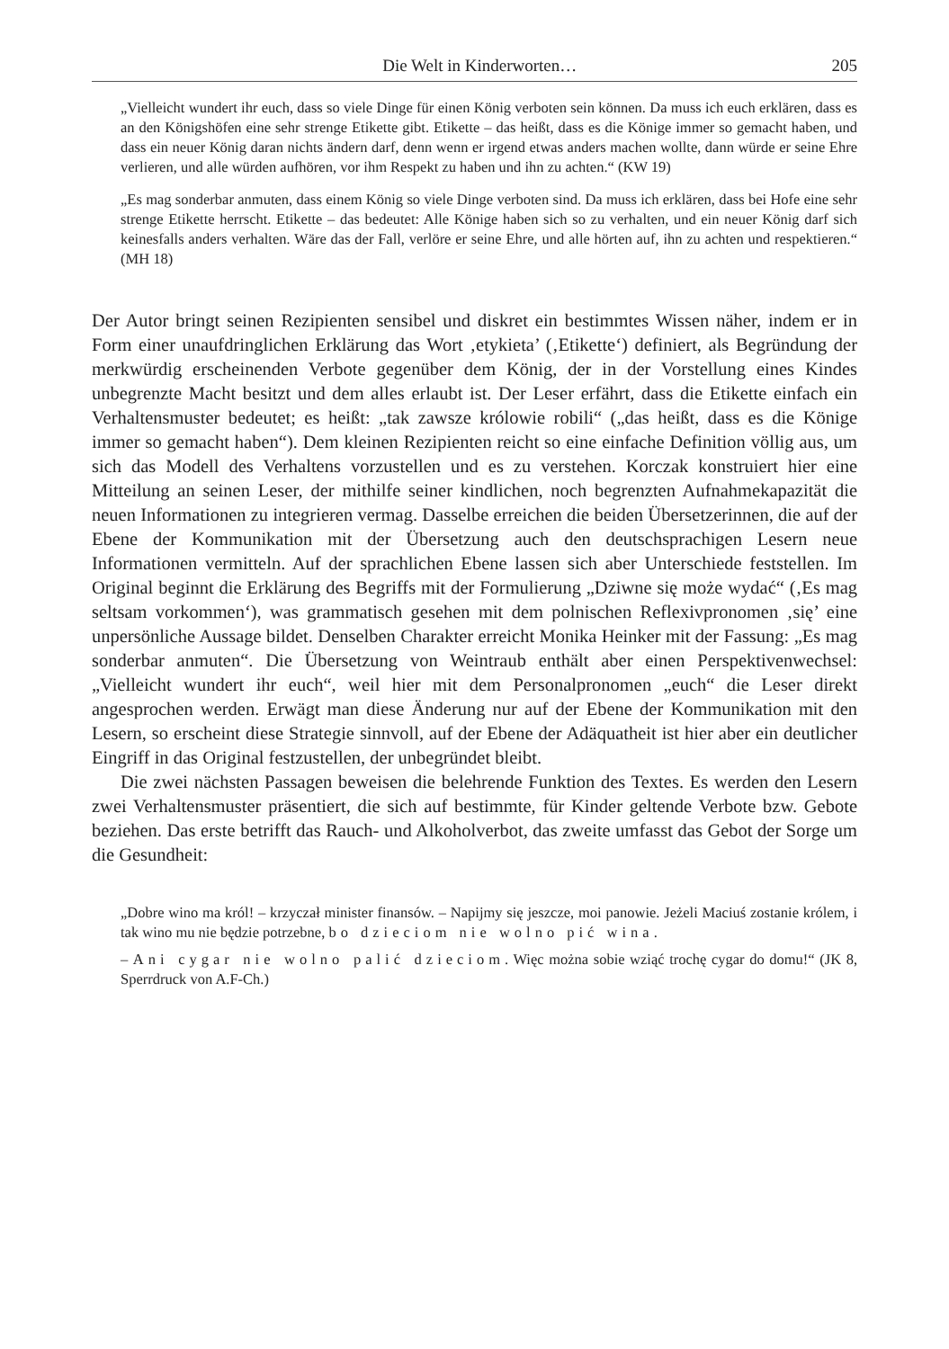Die Welt in Kinderworten… 205
„Vielleicht wundert ihr euch, dass so viele Dinge für einen König verboten sein können. Da muss ich euch erklären, dass es an den Königshöfen eine sehr strenge Etikette gibt. Etikette – das heißt, dass es die Könige immer so gemacht haben, und dass ein neuer König daran nichts ändern darf, denn wenn er irgend etwas anders machen wollte, dann würde er seine Ehre verlieren, und alle würden aufhören, vor ihm Respekt zu haben und ihn zu achten.“ (KW 19)
„Es mag sonderbar anmuten, dass einem König so viele Dinge verboten sind. Da muss ich erklären, dass bei Hofe eine sehr strenge Etikette herrscht. Etikette – das bedeutet: Alle Könige haben sich so zu verhalten, und ein neuer König darf sich keinesfalls anders verhalten. Wäre das der Fall, verlöre er seine Ehre, und alle hörten auf, ihn zu achten und respektieren.“ (MH 18)
Der Autor bringt seinen Rezipienten sensibel und diskret ein bestimmtes Wissen näher, indem er in Form einer unaufdringlichen Erklärung das Wort ‚etykieta’ (‚Etikette‘) definiert, als Begründung der merkwürdig erscheinenden Verbote gegenüber dem König, der in der Vorstellung eines Kindes unbegrenzte Macht besitzt und dem alles erlaubt ist. Der Leser erfährt, dass die Etikette einfach ein Verhaltensmuster bedeutet; es heißt: „tak zawsze królowie robili“ („das heißt, dass es die Könige immer so gemacht haben“). Dem kleinen Rezipienten reicht so eine einfache Definition völlig aus, um sich das Modell des Verhaltens vorzustellen und es zu verstehen. Korczak konstruiert hier eine Mitteilung an seinen Leser, der mithilfe seiner kindlichen, noch begrenzten Aufnahmekapazität die neuen Informationen zu integrieren vermag. Dasselbe erreichen die beiden Übersetzerinnen, die auf der Ebene der Kommunikation mit der Übersetzung auch den deutschsprachigen Lesern neue Informationen vermitteln. Auf der sprachlichen Ebene lassen sich aber Unterschiede feststellen. Im Original beginnt die Erklärung des Begriffs mit der Formulierung „Dziwne się może wydać“ (‚Es mag seltsam vorkommen‘), was grammatisch gesehen mit dem polnischen Reflexivpronomen ‚się’ eine unpersönliche Aussage bildet. Denselben Charakter erreicht Monika Heinker mit der Fassung: „Es mag sonderbar anmuten“. Die Übersetzung von Weintraub enthält aber einen Perspektivenwechsel: „Vielleicht wundert ihr euch“, weil hier mit dem Personalpronomen „euch“ die Leser direkt angesprochen werden. Erwägt man diese Änderung nur auf der Ebene der Kommunikation mit den Lesern, so erscheint diese Strategie sinnvoll, auf der Ebene der Adäquatheit ist hier aber ein deutlicher Eingriff in das Original festzustellen, der unbegründet bleibt.
Die zwei nächsten Passagen beweisen die belehrende Funktion des Textes. Es werden den Lesern zwei Verhaltensmuster präsentiert, die sich auf bestimmte, für Kinder geltende Verbote bzw. Gebote beziehen. Das erste betrifft das Rauch- und Alkoholverbot, das zweite umfasst das Gebot der Sorge um die Gesundheit:
„Dobre wino ma król! – krzyczał minister finansów. – Napijmy się jeszcze, moi panowie. Jeżeli Maciuś zostanie królem, i tak wino mu nie będzie potrzebne, bo dzieciom nie wolno pić wina.
– Ani cygar nie wolno palić dzieciom. Więc można sobie wziąć trochę cygar do domu!“ (JK 8, Sperrdruck von A.F-Ch.)